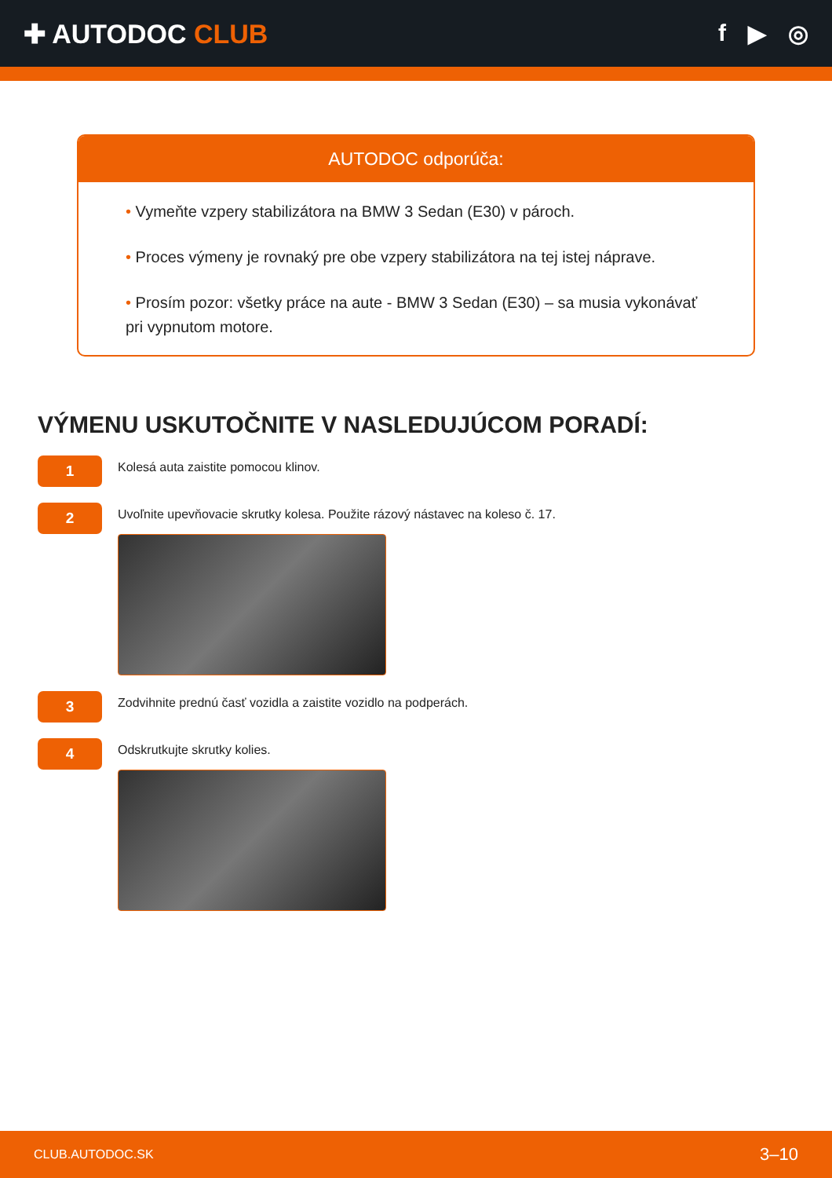✚ AUTODOC CLUB f ▶ ◎
AUTODOC odporúča:
• Vymeňte vzpery stabilizátora na BMW 3 Sedan (E30) v pároch.
• Proces výmeny je rovnaký pre obe vzpery stabilizátora na tej istej náprave.
• Prosím pozor: všetky práce na aute - BMW 3 Sedan (E30) – sa musia vykonávať pri vypnutom motore.
VÝMENU USKUTOČNITE V NASLEDUJÚCOM PORADÍ:
1
Kolesá auta zaistite pomocou klinov.
2
Uvoľnite upevňovacie skrutky kolesa. Použite rázový nástavec na koleso č. 17.
3
Zodvihnite prednú časť vozidla a zaistite vozidlo na podperách.
4
Odskrutkujte skrutky kolies.
CLUB.AUTODOC.SK 3–10